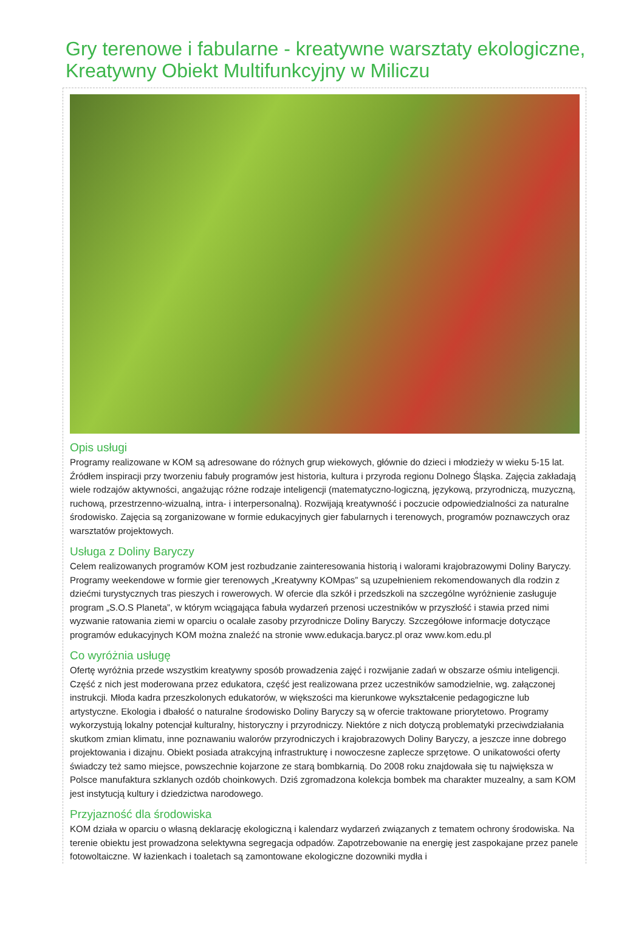Gry terenowe i fabularne - kreatywne warsztaty ekologiczne, Kreatywny Obiekt Multifunkcyjny w Miliczu
Opis usługi
Programy realizowane w KOM są adresowane do różnych grup wiekowych, głównie do dzieci i młodzieży w wieku 5-15 lat. Źródłem inspiracji przy tworzeniu fabuły programów jest historia, kultura i przyroda regionu Dolnego Śląska. Zajęcia zakładają wiele rodzajów aktywności, angażując różne rodzaje inteligencji (matematyczno-logiczną, językową, przyrodniczą, muzyczną, ruchową, przestrzenno-wizualną, intra- i interpersonalną). Rozwijają kreatywność i poczucie odpowiedzialności za naturalne środowisko. Zajęcia są zorganizowane w formie edukacyjnych gier fabularnych i terenowych, programów poznawczych oraz warsztatów projektowych.
Usługa z Doliny Baryczy
Celem realizowanych programów KOM jest rozbudzanie zainteresowania historią i walorami krajobrazowymi Doliny Baryczy. Programy weekendowe w formie gier terenowych „Kreatywny KOMpas” są uzupełnieniem rekomendowanych dla rodzin z dziećmi turystycznych tras pieszych i rowerowych. W ofercie dla szkół i przedszkoli na szczególne wyróżnienie zasługuje program „S.O.S Planeta”, w którym wciągająca fabuła wydarzeń przenosi uczestników w przyszłość i stawia przed nimi wyzwanie ratowania ziemi w oparciu o ocalałe zasoby przyrodnicze Doliny Baryczy. Szczegółowe informacje dotyczące programów edukacyjnych KOM można znaleźć na stronie www.edukacja.barycz.pl oraz www.kom.edu.pl
Co wyróżnia usługę
Ofertę wyróżnia przede wszystkim kreatywny sposób prowadzenia zajęć i rozwijanie zadań w obszarze ośmiu inteligencji. Część z nich jest moderowana przez edukatora, część jest realizowana przez uczestników samodzielnie, wg. załączonej instrukcji. Młoda kadra przeszkolonych edukatorów, w większości ma kierunkowe wykształcenie pedagogiczne lub artystyczne. Ekologia i dbałość o naturalne środowisko Doliny Baryczy są w ofercie traktowane priorytetowo. Programy wykorzystują lokalny potencjał kulturalny, historyczny i przyrodniczy. Niektóre z nich dotyczą problematyki przeciwdziałania skutkom zmian klimatu, inne poznawaniu walorów przyrodniczych i krajobrazowych Doliny Baryczy, a jeszcze inne dobrego projektowania i dizajnu. Obiekt posiada atrakcyjną infrastrukturę i nowoczesne zaplecze sprzętowe. O unikatowości oferty świadczy też samo miejsce, powszechnie kojarzone ze starą bombkarnią. Do 2008 roku znajdowała się tu największa w Polsce manufaktura szklanych ozdób choinkowych. Dziś zgromadzona kolekcja bombek ma charakter muzealny, a sam KOM jest instytucją kultury i dziedzictwa narodowego.
Przyjazność dla środowiska
KOM działa w oparciu o własną deklarację ekologiczną i kalendarz wydarzeń związanych z tematem ochrony środowiska. Na terenie obiektu jest prowadzona selektywna segregacja odpadów. Zapotrzebowanie na energię jest zaspokajane przez panele fotowoltaiczne. W łazienkach i toaletach są zamontowane ekologiczne dozowniki mydła i